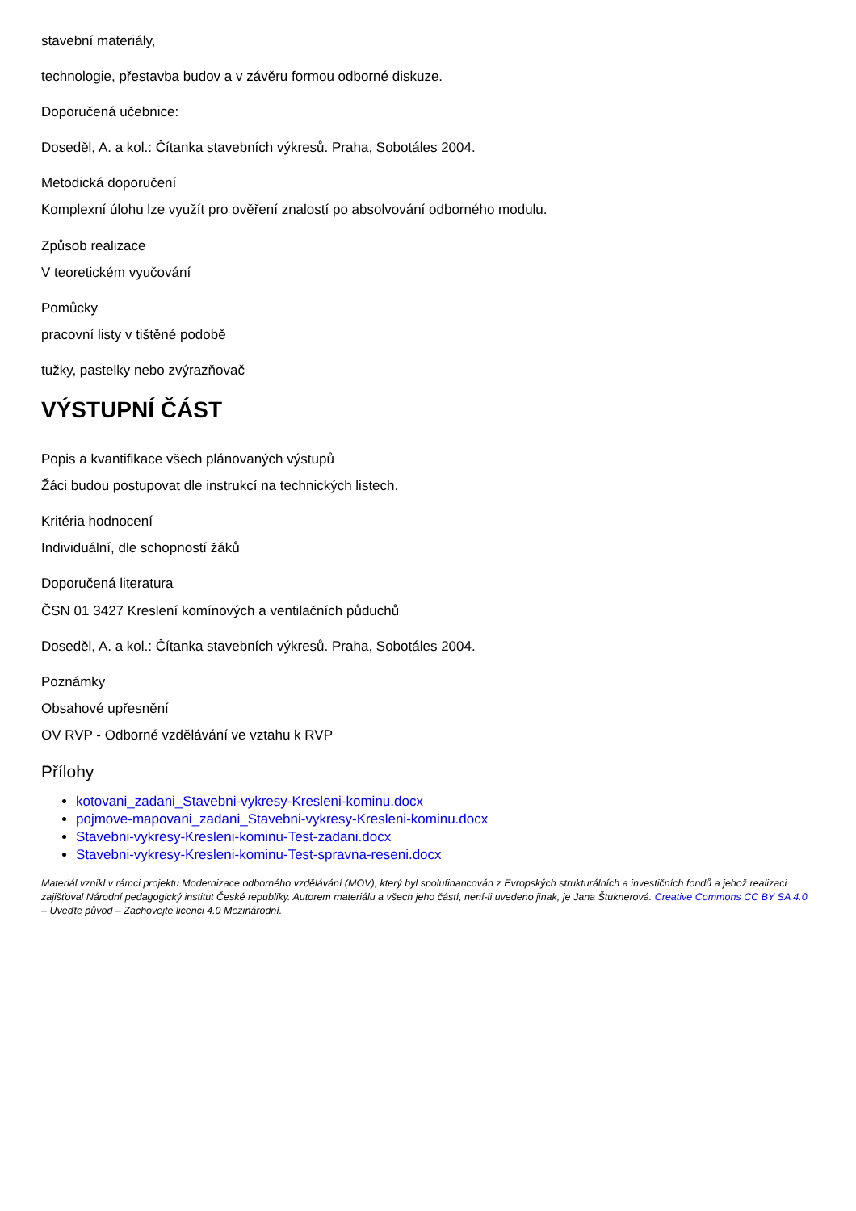stavební materiály,
technologie, přestavba budov a v závěru formou odborné diskuze.
Doporučená učebnice:
Doseděl, A. a kol.: Čítanka stavebních výkresů. Praha, Sobotáles 2004.
Metodická doporučení
Komplexní úlohu lze využít pro ověření znalostí po absolvování odborného modulu.
Způsob realizace
V teoretickém vyučování
Pomůcky
pracovní listy v tištěné podobě
tužky, pastelky nebo zvýrazňovač
VÝSTUPNÍ ČÁST
Popis a kvantifikace všech plánovaných výstupů
Žáci budou postupovat dle instrukcí na technických listech.
Kritéria hodnocení
Individuální, dle schopností žáků
Doporučená literatura
ČSN 01 3427 Kreslení komínových a ventilačních půduchů
Doseděl, A. a kol.: Čítanka stavebních výkresů. Praha, Sobotáles 2004.
Poznámky
Obsahové upřesnění
OV RVP - Odborné vzdělávání ve vztahu k RVP
Přílohy
kotovani_zadani_Stavebni-vykresy-Kresleni-kominu.docx
pojmove-mapovani_zadani_Stavebni-vykresy-Kresleni-kominu.docx
Stavebni-vykresy-Kresleni-kominu-Test-zadani.docx
Stavebni-vykresy-Kresleni-kominu-Test-spravna-reseni.docx
Materiál vznikl v rámci projektu Modernizace odborného vzdělávání (MOV), který byl spolufinancován z Evropských strukturálních a investičních fondů a jehož realizaci zajišťoval Národní pedagogický institut České republiky. Autorem materiálu a všech jeho částí, není-li uvedeno jinak, je Jana Štuknerová. Creative Commons CC BY SA 4.0 – Uveďte původ – Zachovejte licenci 4.0 Mezinárodní.